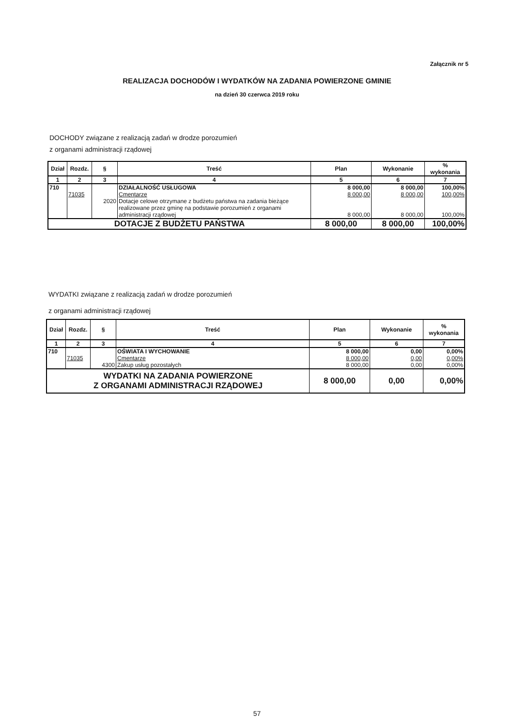Załącznik nr 5
REALIZACJA DOCHODÓW I WYDATKÓW NA ZADANIA POWIERZONE GMINIE
na dzień 30 czerwca 2019 roku
DOCHODY związane z realizacją zadań w drodze porozumień
z organami administracji rządowej
| Dział | Rozdz. | § | Treść | Plan | Wykonanie | % wykonania |
| --- | --- | --- | --- | --- | --- | --- |
| 1 | 2 | 3 | 4 | 5 | 6 | 7 |
| 710 | | | DZIAŁALNOŚĆ USŁUGOWA | 8 000,00 | 8 000,00 | 100,00% |
| | 71035 | | Cmentarze | 8 000,00 | 8 000,00 | 100,00% |
| | | 2020 | Dotacje celowe otrzymane z budżetu państwa na zadania bieżące realizowane przez gminę na podstawie porozumień z organami administracji rządowej | 8 000,00 | 8 000,00 | 100,00% |
| DOTACJE Z BUDŻETU PAŃSTWA | | | | 8 000,00 | 8 000,00 | 100,00% |
WYDATKI związane z realizacją zadań w drodze porozumień
z organami administracji rządowej
| Dział | Rozdz. | § | Treść | Plan | Wykonanie | % wykonania |
| --- | --- | --- | --- | --- | --- | --- |
| 1 | 2 | 3 | 4 | 5 | 6 | 7 |
| 710 | | | OŚWIATA I WYCHOWANIE | 8 000,00 | 0,00 | 0,00% |
| | 71035 | | Cmentarze | 8 000,00 | 0,00 | 0,00% |
| | | 4300 | Zakup usług pozostałych | 8 000,00 | 0,00 | 0,00% |
| WYDATKI NA ZADANIA POWIERZONE Z ORGANAMI ADMINISTRACJI RZĄDOWEJ | | | | 8 000,00 | 0,00 | 0,00% |
57